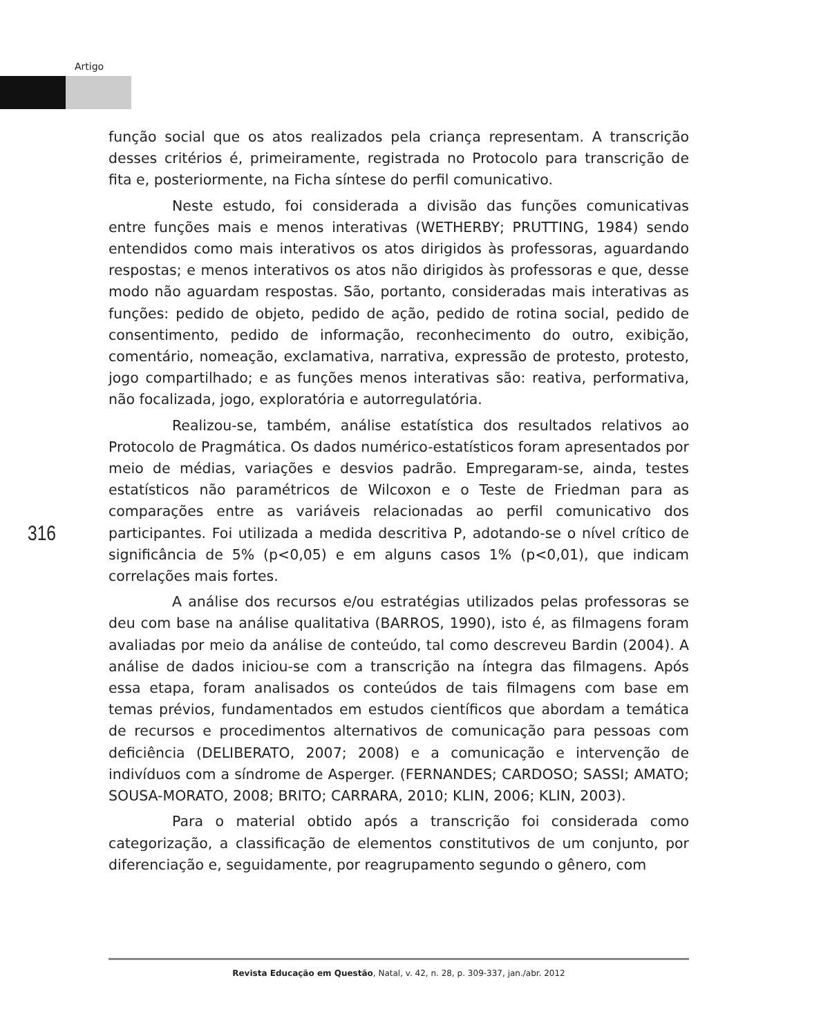Artigo
função social que os atos realizados pela criança representam. A transcrição desses critérios é, primeiramente, registrada no Protocolo para transcrição de fita e, posteriormente, na Ficha síntese do perfil comunicativo.
Neste estudo, foi considerada a divisão das funções comunicativas entre funções mais e menos interativas (WETHERBY; PRUTTING, 1984) sendo entendidos como mais interativos os atos dirigidos às professoras, aguardando respostas; e menos interativos os atos não dirigidos às professoras e que, desse modo não aguardam respostas. São, portanto, consideradas mais interativas as funções: pedido de objeto, pedido de ação, pedido de rotina social, pedido de consentimento, pedido de informação, reconhecimento do outro, exibição, comentário, nomeação, exclamativa, narrativa, expressão de protesto, protesto, jogo compartilhado; e as funções menos interativas são: reativa, performativa, não focalizada, jogo, exploratória e autorregulatória.
Realizou-se, também, análise estatística dos resultados relativos ao Protocolo de Pragmática. Os dados numérico-estatísticos foram apresentados por meio de médias, variações e desvios padrão. Empregaram-se, ainda, testes estatísticos não paramétricos de Wilcoxon e o Teste de Friedman para as comparações entre as variáveis relacionadas ao perfil comunicativo dos participantes. Foi utilizada a medida descritiva P, adotando-se o nível crítico de significância de 5% (p<0,05) e em alguns casos 1% (p<0,01), que indicam correlações mais fortes.
A análise dos recursos e/ou estratégias utilizados pelas professoras se deu com base na análise qualitativa (BARROS, 1990), isto é, as filmagens foram avaliadas por meio da análise de conteúdo, tal como descreveu Bardin (2004). A análise de dados iniciou-se com a transcrição na íntegra das filmagens. Após essa etapa, foram analisados os conteúdos de tais filmagens com base em temas prévios, fundamentados em estudos científicos que abordam a temática de recursos e procedimentos alternativos de comunicação para pessoas com deficiência (DELIBERATO, 2007; 2008) e a comunicação e intervenção de indivíduos com a síndrome de Asperger. (FERNANDES; CARDOSO; SASSI; AMATO; SOUSA-MORATO, 2008; BRITO; CARRARA, 2010; KLIN, 2006; KLIN, 2003).
Para o material obtido após a transcrição foi considerada como categorização, a classificação de elementos constitutivos de um conjunto, por diferenciação e, seguidamente, por reagrupamento segundo o gênero, com
316
Revista Educação em Questão, Natal, v. 42, n. 28, p. 309-337, jan./abr. 2012